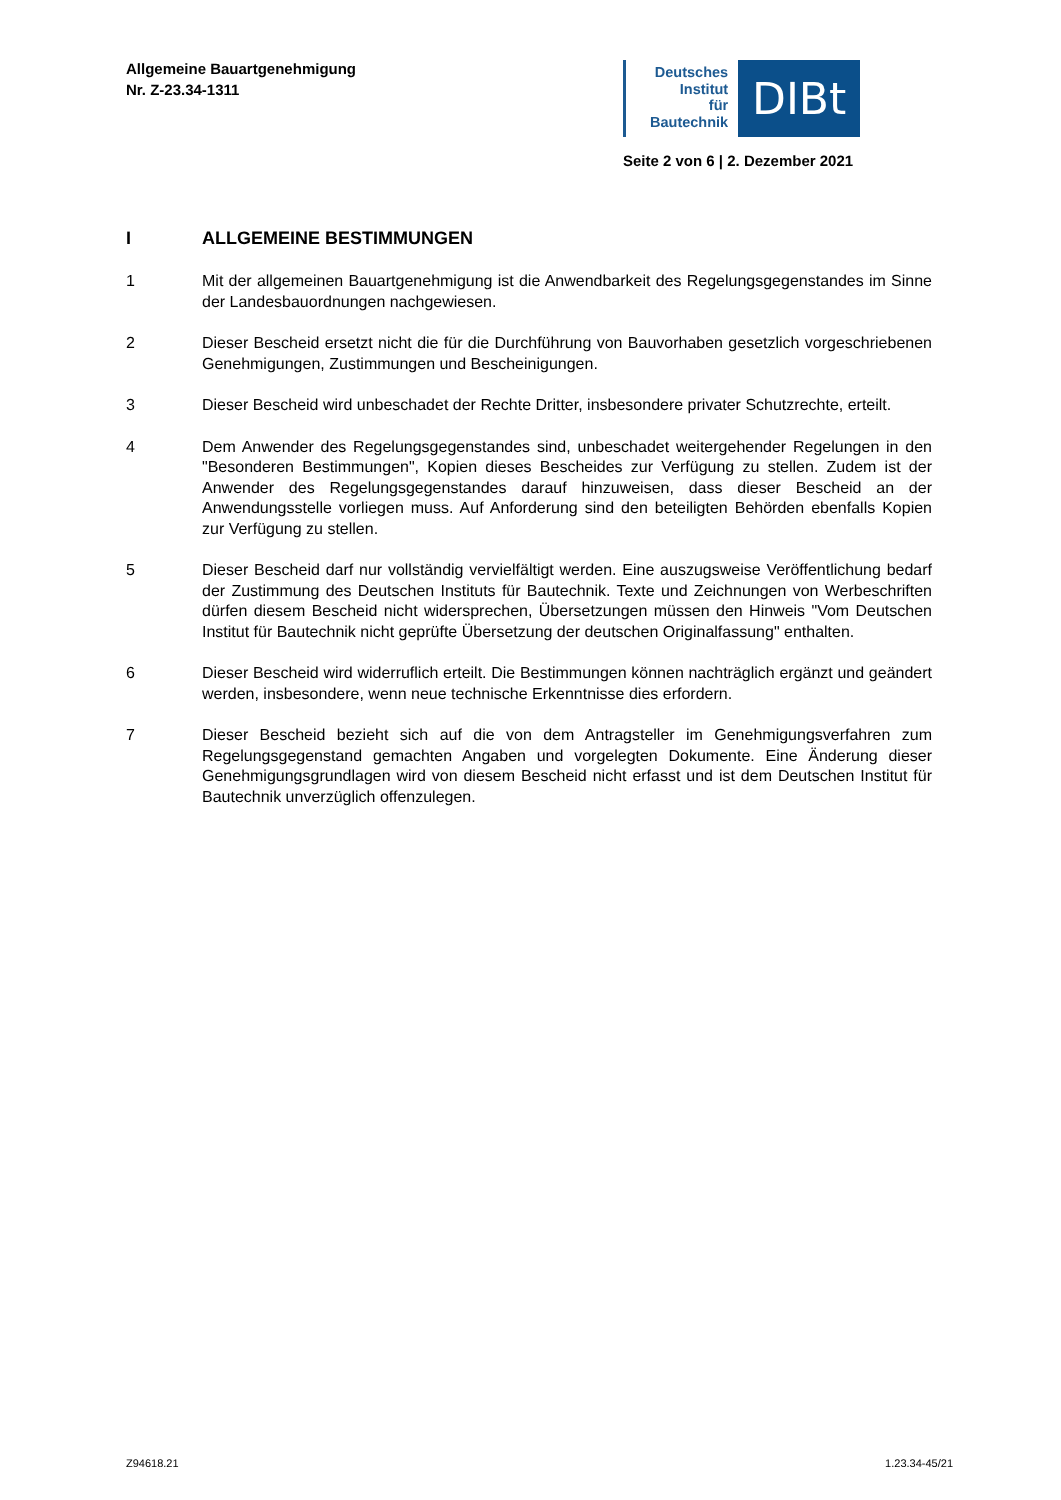Allgemeine Bauartgenehmigung
Nr. Z-23.34-1311
Deutsches
Institut
für
Bautechnik
DIBt
Seite 2 von 6 | 2. Dezember 2021
I ALLGEMEINE BESTIMMUNGEN
1 Mit der allgemeinen Bauartgenehmigung ist die Anwendbarkeit des Regelungsgegenstandes im Sinne der Landesbauordnungen nachgewiesen.
2 Dieser Bescheid ersetzt nicht die für die Durchführung von Bauvorhaben gesetzlich vorgeschriebenen Genehmigungen, Zustimmungen und Bescheinigungen.
3 Dieser Bescheid wird unbeschadet der Rechte Dritter, insbesondere privater Schutzrechte, erteilt.
4 Dem Anwender des Regelungsgegenstandes sind, unbeschadet weitergehender Regelungen in den "Besonderen Bestimmungen", Kopien dieses Bescheides zur Verfügung zu stellen. Zudem ist der Anwender des Regelungsgegenstandes darauf hinzuweisen, dass dieser Bescheid an der Anwendungsstelle vorliegen muss. Auf Anforderung sind den beteiligten Behörden ebenfalls Kopien zur Verfügung zu stellen.
5 Dieser Bescheid darf nur vollständig vervielfältigt werden. Eine auszugsweise Veröffentlichung bedarf der Zustimmung des Deutschen Instituts für Bautechnik. Texte und Zeichnungen von Werbeschriften dürfen diesem Bescheid nicht widersprechen, Übersetzungen müssen den Hinweis "Vom Deutschen Institut für Bautechnik nicht geprüfte Übersetzung der deutschen Originalfassung" enthalten.
6 Dieser Bescheid wird widerruflich erteilt. Die Bestimmungen können nachträglich ergänzt und geändert werden, insbesondere, wenn neue technische Erkenntnisse dies erfordern.
7 Dieser Bescheid bezieht sich auf die von dem Antragsteller im Genehmigungsverfahren zum Regelungsgegenstand gemachten Angaben und vorgelegten Dokumente. Eine Änderung dieser Genehmigungsgrundlagen wird von diesem Bescheid nicht erfasst und ist dem Deutschen Institut für Bautechnik unverzüglich offenzulegen.
Z94618.21 1.23.34-45/21